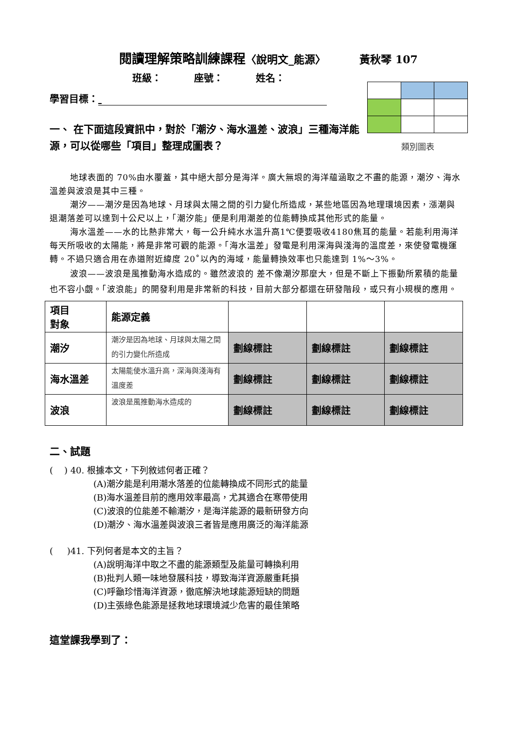閱讀理解策略訓練課程〈說明文_能源〉 黃秋琴 107
班級： 座號： 姓名：
學習目標：
類別圖表
一、 在下面這段資訊中，對於「潮汐、海水溫差、波浪」三種海洋能源，可以從哪些「項目」整理成圖表？
地球表面的 70%由水覆蓋，其中絕大部分是海洋。廣大無垠的海洋蘊涵取之不盡的能源，潮汐、海水溫差與波浪是其中三種。
潮汐——潮汐是因為地球、月球與太陽之間的引力變化所造成，某些地區因為地理環境因素，漲潮與退潮落差可以達到十公尺以上，「潮汐能」便是利用潮差的位能轉換成其他形式的能量。
海水溫差——水的比熱非常大，每一公升純水水溫升高1℃便要吸收4180焦耳的能量。若能利用海洋每天所吸收的太陽能，將是非常可觀的能源。「海水溫差」發電是利用深海與淺海的溫度差，來使發電機運轉。不過只適合用在赤道附近緯度 20˚以內的海域，能量轉換效率也只能達到 1%～3%。
波浪——波浪是風推動海水造成的。雖然波浪的 差不像潮汐那麼大，但是不斷上下振動所累積的能量也不容小覷。「波浪能」的開發利用是非常新的科技，目前大部分都還在研發階段，或只有小規模的應用。
| 項目 對象 | 能源定義 | | | |
| --- | --- | --- | --- | --- |
| 潮汐 | 潮汐是因為地球、月球與太陽之間的引力變化所造成 | 劃線標註 | 劃線標註 | 劃線標註 |
| 海水溫差 | 太陽能使水溫升高，深海與淺海有溫度差 | 劃線標註 | 劃線標註 | 劃線標註 |
| 波浪 | 波浪是風推動海水造成的 | 劃線標註 | 劃線標註 | 劃線標註 |
二、試題
( ) 40. 根據本文，下列敘述何者正確？
(A)潮汐能是利用潮水落差的位能轉換成不同形式的能量
(B)海水溫差目前的應用效率最高，尤其適合在寒帶使用
(C)波浪的位能差不輸潮汐，是海洋能源的最新研發方向
(D)潮汐、海水溫差與波浪三者皆是應用廣泛的海洋能源
( )41. 下列何者是本文的主旨？
(A)說明海洋中取之不盡的能源類型及能量可轉換利用
(B)批判人類一味地發展科技，導致海洋資源嚴重耗損
(C)呼籲珍惜海洋資源，徹底解決地球能源短缺的問題
(D)主張綠色能源是拯救地球環境減少危害的最佳策略
這堂課我學到了：